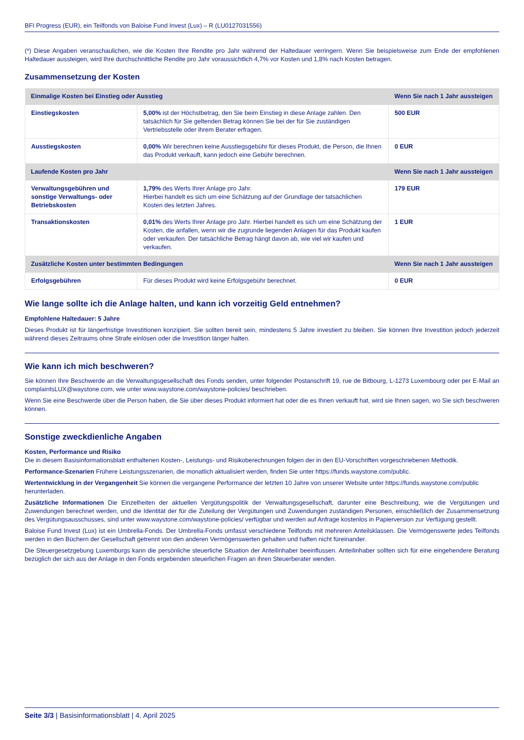BFI Progress (EUR), ein Teilfonds von Baloise Fund Invest (Lux) – R (LU0127031556)
(*) Diese Angaben veranschaulichen, wie die Kosten Ihre Rendite pro Jahr während der Haltedauer verringern. Wenn Sie beispielsweise zum Ende der empfohlenen Haltedauer aussteigen, wird Ihre durchschnittliche Rendite pro Jahr voraussichtlich 4,7% vor Kosten und 1,8% nach Kosten betragen.
Zusammensetzung der Kosten
| Einmalige Kosten bei Einstieg oder Ausstieg | | Wenn Sie nach 1 Jahr aussteigen |
| --- | --- | --- |
| Einstiegskosten | 5,00% ist der Höchstbetrag, den Sie beim Einstieg in diese Anlage zahlen. Den tatsächlich für Sie geltenden Betrag können Sie bei der für Sie zuständigen Vertriebsstelle oder ihrem Berater erfragen. | 500 EUR |
| Ausstiegskosten | 0,00% Wir berechnen keine Ausstiegsgebühr für dieses Produkt, die Person, die Ihnen das Produkt verkauft, kann jedoch eine Gebühr berechnen. | 0 EUR |
| Laufende Kosten pro Jahr | | Wenn Sie nach 1 Jahr aussteigen |
| Verwaltungsgebühren und sonstige Verwaltungs- oder Betriebskosten | 1,79% des Werts Ihrer Anlage pro Jahr. Hierbei handelt es sich um eine Schätzung auf der Grundlage der tatsächlichen Kosten des letzten Jahres. | 179 EUR |
| Transaktionskosten | 0,01% des Werts Ihrer Anlage pro Jahr. Hierbei handelt es sich um eine Schätzung der Kosten, die anfallen, wenn wir die zugrunde liegenden Anlagen für das Produkt kaufen oder verkaufen. Der tatsächliche Betrag hängt davon ab, wie viel wir kaufen und verkaufen. | 1 EUR |
| Zusätzliche Kosten unter bestimmten Bedingungen | | Wenn Sie nach 1 Jahr aussteigen |
| Erfolgsgebühren | Für dieses Produkt wird keine Erfolgsgebühr berechnet. | 0 EUR |
Wie lange sollte ich die Anlage halten, und kann ich vorzeitig Geld entnehmen?
Empfohlene Haltedauer: 5 Jahre
Dieses Produkt ist für längerfristige Investitionen konzipiert. Sie sollten bereit sein, mindestens 5 Jahre investiert zu bleiben. Sie können Ihre Investition jedoch jederzeit während dieses Zeitraums ohne Strafe einlösen oder die Investition länger halten.
Wie kann ich mich beschweren?
Sie können Ihre Beschwerde an die Verwaltungsgesellschaft des Fonds senden, unter folgender Postanschrift 19, rue de Bitbourg, L-1273 Luxembourg oder per E-Mail an complaintsLUX@waystone.com, wie unter www.waystone.com/waystone-policies/ beschrieben.
Wenn Sie eine Beschwerde über die Person haben, die Sie über dieses Produkt informiert hat oder die es Ihnen verkauft hat, wird sie Ihnen sagen, wo Sie sich beschweren können.
Sonstige zweckdienliche Angaben
Kosten, Performance und Risiko
Die in diesem Basisinformationsblatt enthaltenen Kosten-, Leistungs- und Risikoberechnungen folgen der in den EU-Vorschriften vorgeschriebenen Methodik.
Performance-Szenarien Frühere Leistungsszenarien, die monatlich aktualisiert werden, finden Sie unter https://funds.waystone.com/public.
Wertentwicklung in der Vergangenheit Sie können die vergangene Performance der letzten 10 Jahre von unserer Website unter https://funds.waystone.com/public herunterladen.
Zusätzliche Informationen Die Einzelheiten der aktuellen Vergütungspolitik der Verwaltungsgesellschaft, darunter eine Beschreibung, wie die Vergütungen und Zuwendungen berechnet werden, und die Identität der für die Zuteilung der Vergütungen und Zuwendungen zuständigen Personen, einschließlich der Zusammensetzung des Vergütungsausschusses, sind unter www.waystone.com/waystone-policies/ verfügbar und werden auf Anfrage kostenlos in Papierversion zur Verfügung gestellt.
Baloise Fund Invest (Lux) ist ein Umbrella-Fonds. Der Umbrella-Fonds umfasst verschiedene Teilfonds mit mehreren Anteilsklassen. Die Vermögenswerte jedes Teilfonds werden in den Büchern der Gesellschaft getrennt von den anderen Vermögenswerten gehalten und haften nicht füreinander.
Die Steuergesetzgebung Luxemburgs kann die persönliche steuerliche Situation der Anteilinhaber beeinflussen. Anteilinhaber sollten sich für eine eingehendere Beratung bezüglich der sich aus der Anlage in den Fonds ergebenden steuerlichen Fragen an ihren Steuerberater wenden.
Seite 3/3 | Basisinformationsblatt | 4. April 2025